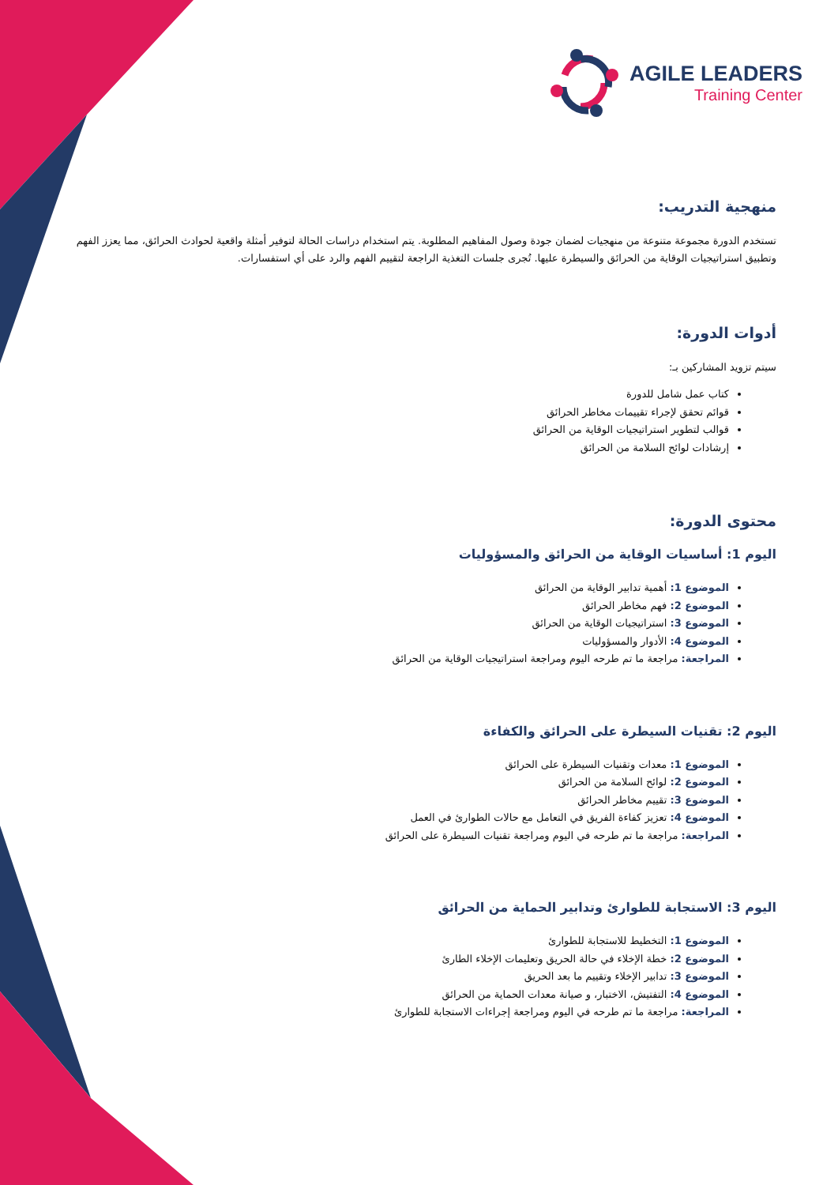AGILE LEADERS
Training Center
منهجية التدريب:
تستخدم الدورة مجموعة متنوعة من منهجيات لضمان جودة وصول المفاهيم المطلوبة. يتم استخدام دراسات الحالة لتوفير أمثلة واقعية لحوادث الحرائق، مما يعزز الفهم وتطبيق استراتيجيات الوقاية من الحرائق والسيطرة عليها. تُجرى جلسات التغذية الراجعة لتقييم الفهم والرد على أي استفسارات.
أدوات الدورة:
سيتم تزويد المشاركين بـ:
كتاب عمل شامل للدورة
قوائم تحقق لإجراء تقييمات مخاطر الحرائق
قوالب لتطوير استراتيجيات الوقاية من الحرائق
إرشادات لوائح السلامة من الحرائق
محتوى الدورة:
اليوم 1: أساسيات الوقاية من الحرائق والمسؤوليات
الموضوع 1: أهمية تدابير الوقاية من الحرائق
الموضوع 2: فهم مخاطر الحرائق
الموضوع 3: استراتيجيات الوقاية من الحرائق
الموضوع 4: الأدوار والمسؤوليات
المراجعة: مراجعة ما تم طرحه اليوم ومراجعة استراتيجيات الوقاية من الحرائق
اليوم 2: تقنيات السيطرة على الحرائق والكفاءة
الموضوع 1: معدات وتقنيات السيطرة على الحرائق
الموضوع 2: لوائح السلامة من الحرائق
الموضوع 3: تقييم مخاطر الحرائق
الموضوع 4: تعزيز كفاءة الفريق في التعامل مع حالات الطوارئ في العمل
المراجعة: مراجعة ما تم طرحه في اليوم ومراجعة تقنيات السيطرة على الحرائق
اليوم 3: الاستجابة للطوارئ وتدابير الحماية من الحرائق
الموضوع 1: التخطيط للاستجابة للطوارئ
الموضوع 2: خطة الإخلاء في حالة الحريق وتعليمات الإخلاء الطارئ
الموضوع 3: تدابير الإخلاء وتقييم ما بعد الحريق
الموضوع 4: التفتيش، الاختبار، و صيانة معدات الحماية من الحرائق
المراجعة: مراجعة ما تم طرحه في اليوم ومراجعة إجراءات الاستجابة للطوارئ